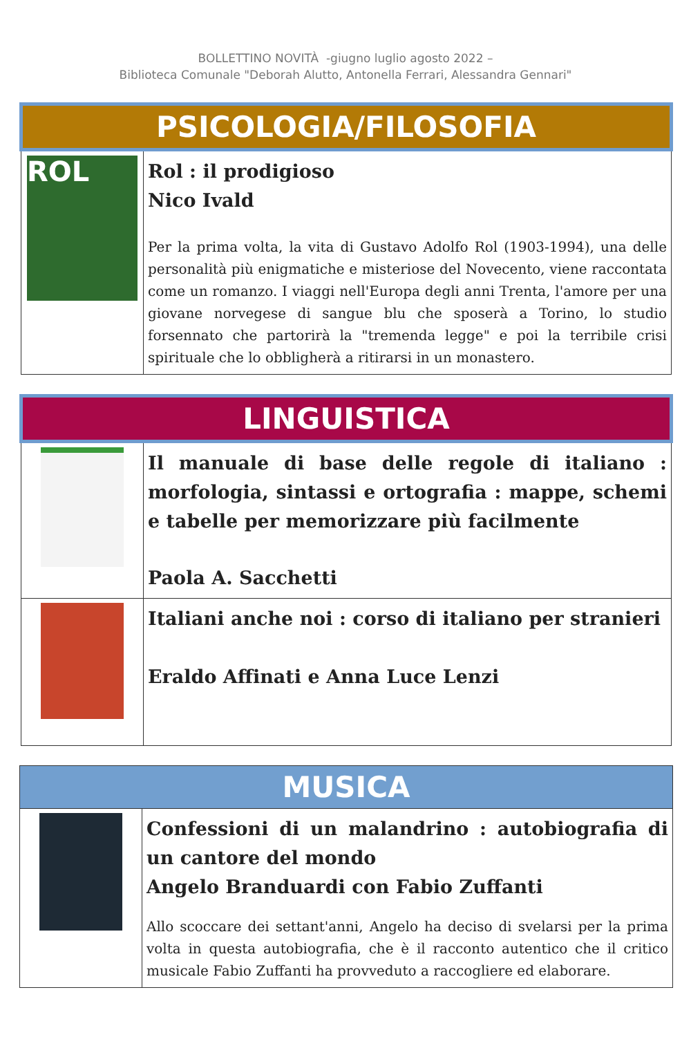BOLLETTINO NOVITÀ -giugno luglio agosto 2022 –
Biblioteca Comunale "Deborah Alutto, Antonella Ferrari, Alessandra Gennari"
| PSICOLOGIA/FILOSOFIA | |
| ROL | Rol : il prodigioso Nico Ivald Per la prima volta, la vita di Gustavo Adolfo Rol (1903-1994), una delle personalità più enigmatiche e misteriose del Novecento, viene raccontata come un romanzo. I viaggi nell'Europa degli anni Trenta, l'amore per una giovane norvegese di sangue blu che sposerà a Torino, lo studio forsennato che partorirà la "tremenda legge" e poi la terribile crisi spirituale che lo obbligherà a ritirarsi in un monastero. |
| LINGUISTICA | |
| | Il manuale di base delle regole di italiano : morfologia, sintassi e ortografia : mappe, schemi e tabelle per memorizzare più facilmente Paola A. Sacchetti |
| | Italiani anche noi : corso di italiano per stranieri Eraldo Affinati e Anna Luce Lenzi |
| MUSICA | |
| | Confessioni di un malandrino : autobiografia di un cantore del mondo Angelo Branduardi con Fabio Zuffanti Allo scoccare dei settant'anni, Angelo ha deciso di svelarsi per la prima volta in questa autobiografia, che è il racconto autentico che il critico musicale Fabio Zuffanti ha provveduto a raccogliere ed elaborare. |